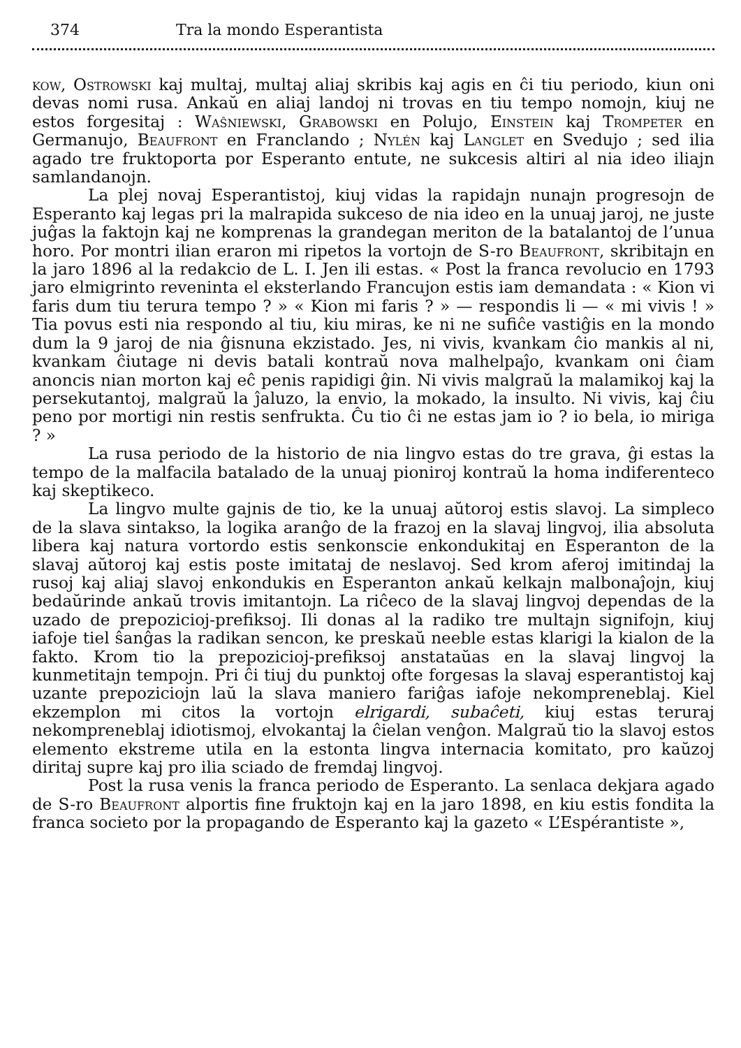374 Tra la mondo Esperantista
kow, Ostrowski kaj multaj, multaj aliaj skribis kaj agis en ĉi tiu periodo, kiun oni devas nomi rusa. Ankaŭ en aliaj landoj ni trovas en tiu tempo nomojn, kiuj ne estos forgesitaj : Waŝniewski, Grabowski en Polujo, Einstein kaj Trompeter en Germanujo, Beaufront en Franclando ; Nylén kaj Langlet en Svedujo ; sed ilia agado tre fruktoporta por Esperanto entute, ne sukcesis altiri al nia ideo iliajn samlandanojn.
La plej novaj Esperantistoj, kiuj vidas la rapidajn nunajn progresojn de Esperanto kaj legas pri la malrapida sukceso de nia ideo en la unuaj jaroj, ne juste juĝas la faktojn kaj ne komprenas la grandegan meriton de la batalantoj de l’unua horo. Por montri ilian eraron mi ripetos la vortojn de S-ro Beaufront, skribitajn en la jaro 1896 al la redakcio de L. I. Jen ili estas. « Post la franca revolucio en 1793 jaro elmigrinto reveninta el eksterlando Francujon estis iam demandata : « Kion vi faris dum tiu terura tempo ? » « Kion mi faris ? » — respondis li — « mi vivis ! » Tia povus esti nia respondo al tiu, kiu miras, ke ni ne sufiĉe vastiĝis en la mondo dum la 9 jaroj de nia ĝisnuna ekzistado. Jes, ni vivis, kvankam ĉio mankis al ni, kvankam ĉiutage ni devis batali kontraŭ nova malhelpaĵo, kvankam oni ĉiam anoncis nian morton kaj eĉ penis rapidigi ĝin. Ni vivis malgraŭ la malamikoj kaj la persekutantoj, malgraŭ la ĵaluzo, la envio, la mokado, la insulto. Ni vivis, kaj ĉiu peno por mortigi nin restis senfrukta. Ĉu tio ĉi ne estas jam io ? io bela, io miriga ? »
La rusa periodo de la historio de nia lingvo estas do tre grava, ĝi estas la tempo de la malfacila batalado de la unuaj pioniroj kontraŭ la homa indiferenteco kaj skeptikeco.
La lingvo multe gajnis de tio, ke la unuaj aŭtoroj estis slavoj. La simpleco de la slava sintakso, la logika aranĝo de la frazoj en la slavaj lingvoj, ilia absoluta libera kaj natura vortordo estis senkonscie enkondukitaj en Esperanton de la slavaj aŭtoroj kaj estis poste imitataj de neslavoj. Sed krom aferoj imitindaj la rusoj kaj aliaj slavoj enkondukis en Esperanton ankaŭ kelkajn malbonaĵojn, kiuj bedaŭrinde ankaŭ trovis imitantojn. La riĉeco de la slavaj lingvoj dependas de la uzado de prepozicioj-prefiksoj. Ili donas al la radiko tre multajn signifojn, kiuj iafoje tiel ŝanĝas la radikan sencon, ke preskaŭ neeble estas klarigi la kialon de la fakto. Krom tio la prepozicioj-prefiksoj anstataŭas en la slavaj lingvoj la kunmetitajn tempojn. Pri ĉi tiuj du punktoj ofte forgesas la slavaj esperantistoj kaj uzante prepoziciojn laŭ la slava maniero fariĝas iafoje nekompreneblaj. Kiel ekzemplon mi citos la vortojn elrigardi, subaĉeti, kiuj estas teruraj nekompreneblaj idiotismoj, elvokantaj la ĉielan venĝon. Malgraŭ tio la slavoj estos elemento ekstreme utila en la estonta lingva internacia komitato, pro kaŭzoj diritaj supre kaj pro ilia sciado de fremdaj lingvoj.
Post la rusa venis la franca periodo de Esperanto. La senlaca dekjara agado de S-ro Beaufront alportis fine fruktojn kaj en la jaro 1898, en kiu estis fondita la franca societo por la propagando de Esperanto kaj la gazeto « L’Espérantiste »,